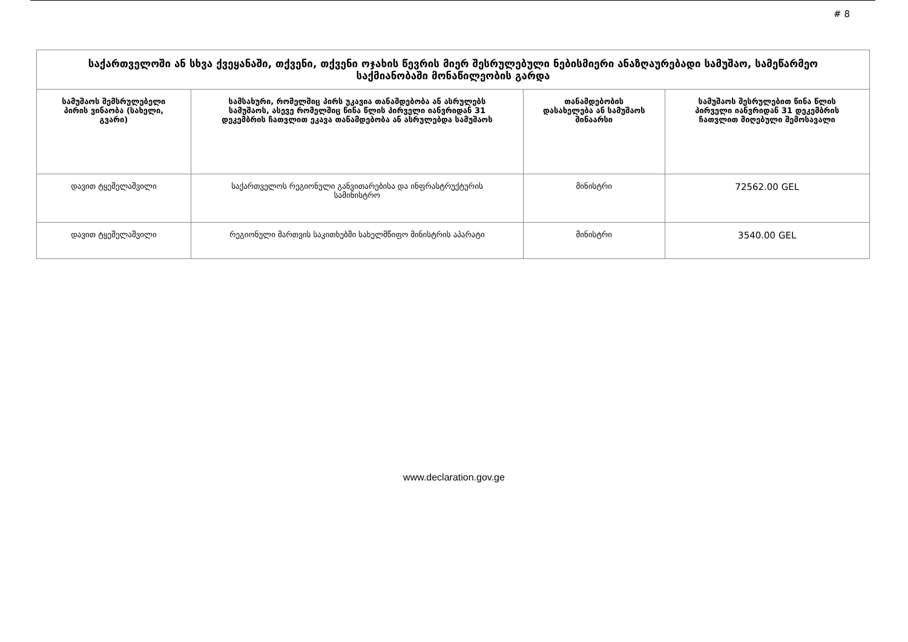# 8
| საქართველოში ან სხვა ქვეყანაში, თქვენი, თქვენი ოჯახის წევრის მიერ შესრულებული ნებისმიერი ანაზღაურებადი სამუშაო, სამეწარმეო საქმიანობაში მონაწილეობის გარდა | | | |
| --- | --- | --- | --- |
| სამუშაოს შემსრულებელი პირის ვინაობა (სახელი, გვარი) | სამსახური, რომელშიც პირს უკავია თანამდებობა ან ასრულებს სამუშაოს, ასევე რომელშიც წინა წლის პირველი იანვრიდან 31 დეკემბრის ჩათვლით ეკავა თანამდებობა ან ასრულებდა სამუშაოს | თანამდებობის დასახელება ან სამუშაოს შინაარსი | სამუშაოს შესრულებით წინა წლის პირველი იანვრიდან 31 დეკემბრის ჩათვლით მიღებული შემოსავალი |
| დავით ტყეშელაშვილი | საქართველოს რეგიონული განვითარებისა და ინფრასტრუქტურის სამინისტრო | მინისტრი | 72562.00 GEL |
| დავით ტყეშელაშვილი | რეგიონული მართვის საკითხებში სახელმწიფო მინისტრის აპარატი | მინისტრი | 3540.00 GEL |
www.declaration.gov.ge